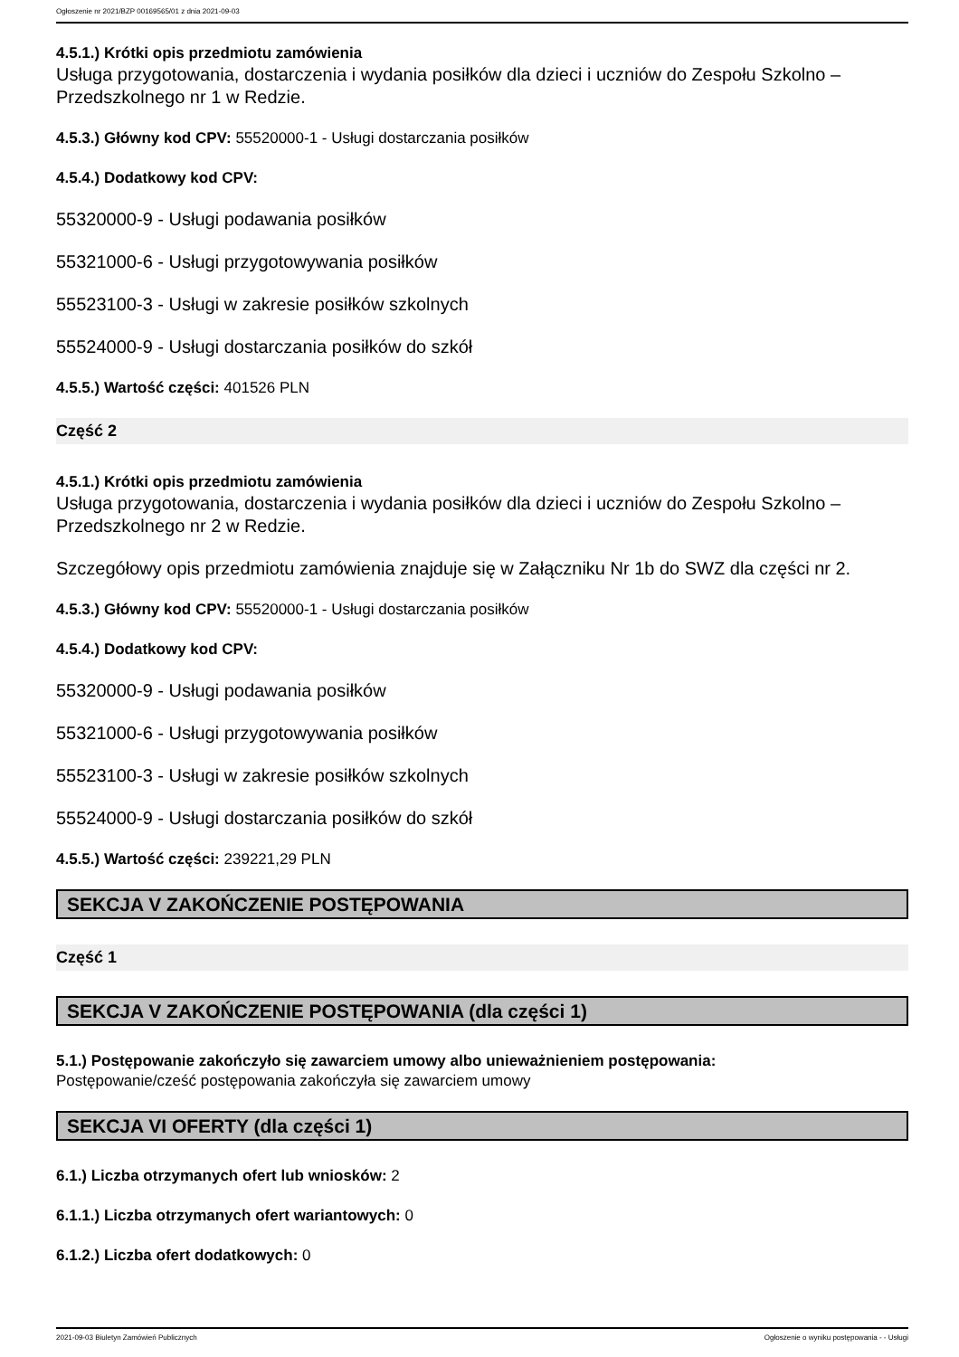Ogłoszenie nr 2021/BZP 00169565/01 z dnia 2021-09-03
4.5.1.) Krótki opis przedmiotu zamówienia
Usługa przygotowania, dostarczenia i wydania posiłków dla dzieci i uczniów do Zespołu Szkolno – Przedszkolnego nr 1 w Redzie.
4.5.3.) Główny kod CPV: 55520000-1 - Usługi dostarczania posiłków
4.5.4.) Dodatkowy kod CPV:
55320000-9 - Usługi podawania posiłków
55321000-6 - Usługi przygotowywania posiłków
55523100-3 - Usługi w zakresie posiłków szkolnych
55524000-9 - Usługi dostarczania posiłków do szkół
4.5.5.) Wartość części: 401526 PLN
Część 2
4.5.1.) Krótki opis przedmiotu zamówienia
Usługa przygotowania, dostarczenia i wydania posiłków dla dzieci i uczniów do Zespołu Szkolno – Przedszkolnego nr 2 w Redzie.
Szczegółowy opis przedmiotu zamówienia znajduje się w Załączniku Nr 1b do SWZ dla części nr 2.
4.5.3.) Główny kod CPV: 55520000-1 - Usługi dostarczania posiłków
4.5.4.) Dodatkowy kod CPV:
55320000-9 - Usługi podawania posiłków
55321000-6 - Usługi przygotowywania posiłków
55523100-3 - Usługi w zakresie posiłków szkolnych
55524000-9 - Usługi dostarczania posiłków do szkół
4.5.5.) Wartość części: 239221,29 PLN
SEKCJA V ZAKOŃCZENIE POSTĘPOWANIA
Część 1
SEKCJA V ZAKOŃCZENIE POSTĘPOWANIA (dla części 1)
5.1.) Postępowanie zakończyło się zawarciem umowy albo unieważnieniem postępowania:
Postępowanie/cześć postępowania zakończyła się zawarciem umowy
SEKCJA VI OFERTY (dla części 1)
6.1.) Liczba otrzymanych ofert lub wniosków: 2
6.1.1.) Liczba otrzymanych ofert wariantowych: 0
6.1.2.) Liczba ofert dodatkowych: 0
2021-09-03 Biuletyn Zamówień Publicznych Ogłoszenie o wyniku postępowania - - Usługi